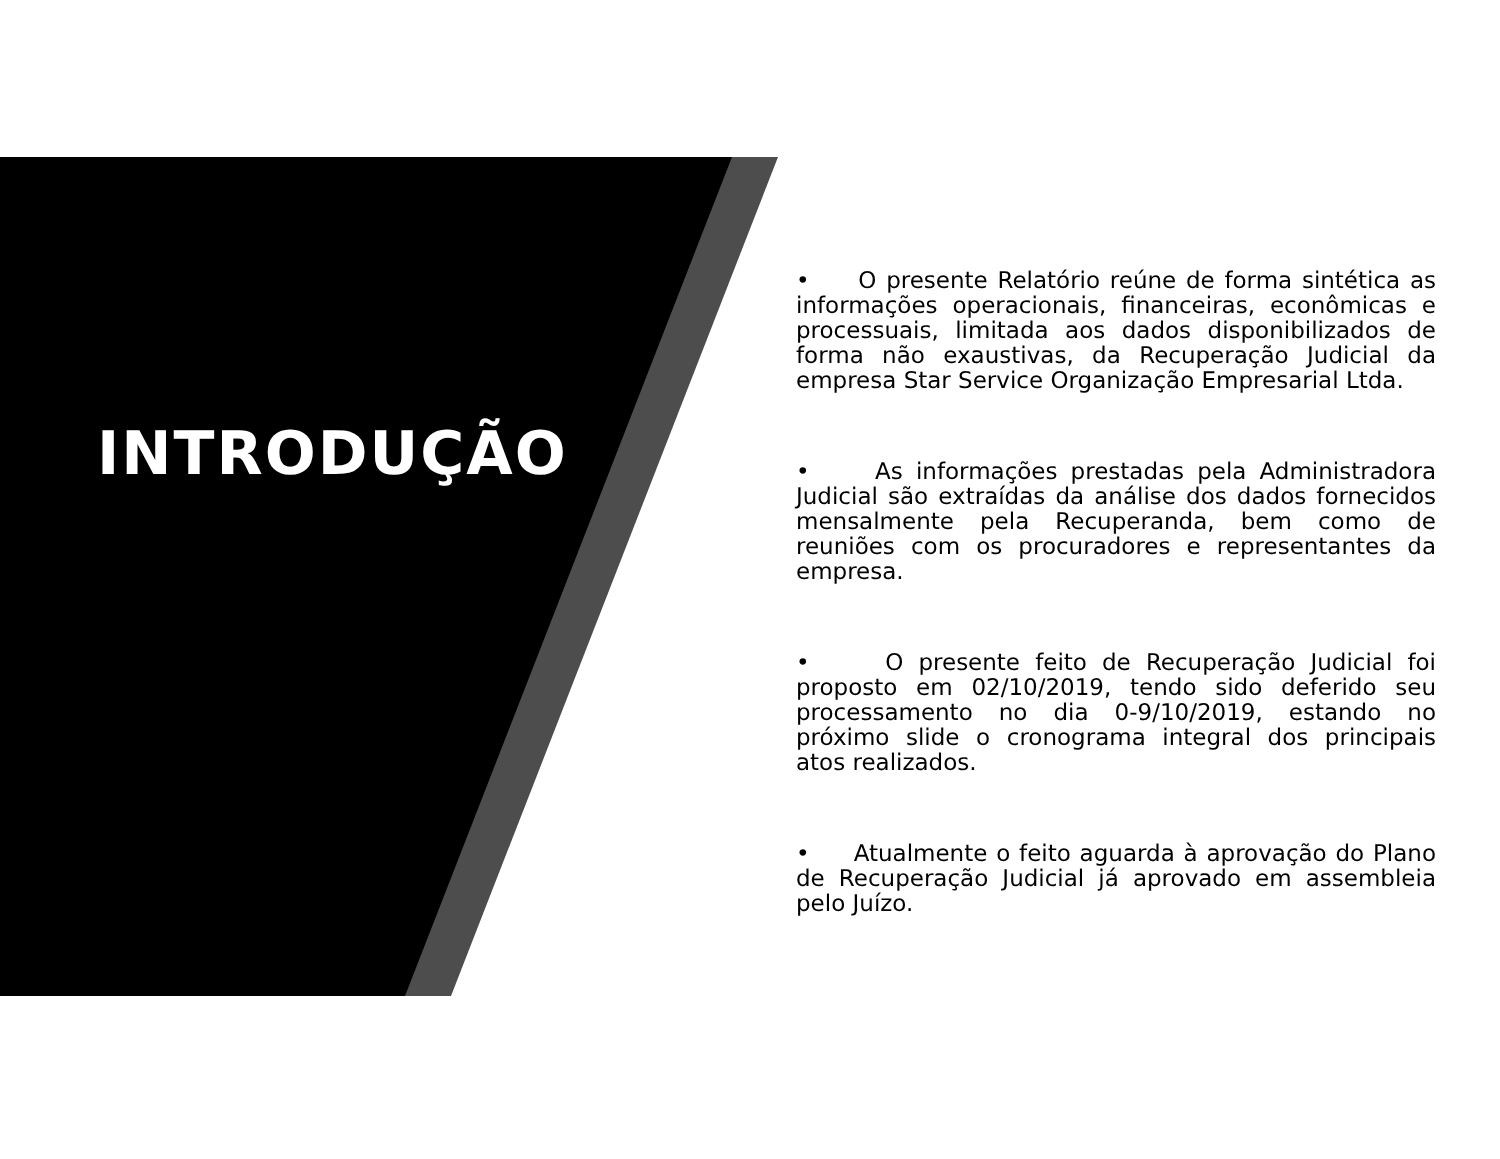INTRODUÇÃO
• O presente Relatório reúne de forma sintética as informações operacionais, financeiras, econômicas e processuais, limitada aos dados disponibilizados de forma não exaustivas, da Recuperação Judicial da empresa Star Service Organização Empresarial Ltda.
• As informações prestadas pela Administradora Judicial são extraídas da análise dos dados fornecidos mensalmente pela Recuperanda, bem como de reuniões com os procuradores e representantes da empresa.
• O presente feito de Recuperação Judicial foi proposto em 02/10/2019, tendo sido deferido seu processamento no dia 0-9/10/2019, estando no próximo slide o cronograma integral dos principais atos realizados.
• Atualmente o feito aguarda à aprovação do Plano de Recuperação Judicial já aprovado em assembleia pelo Juízo.